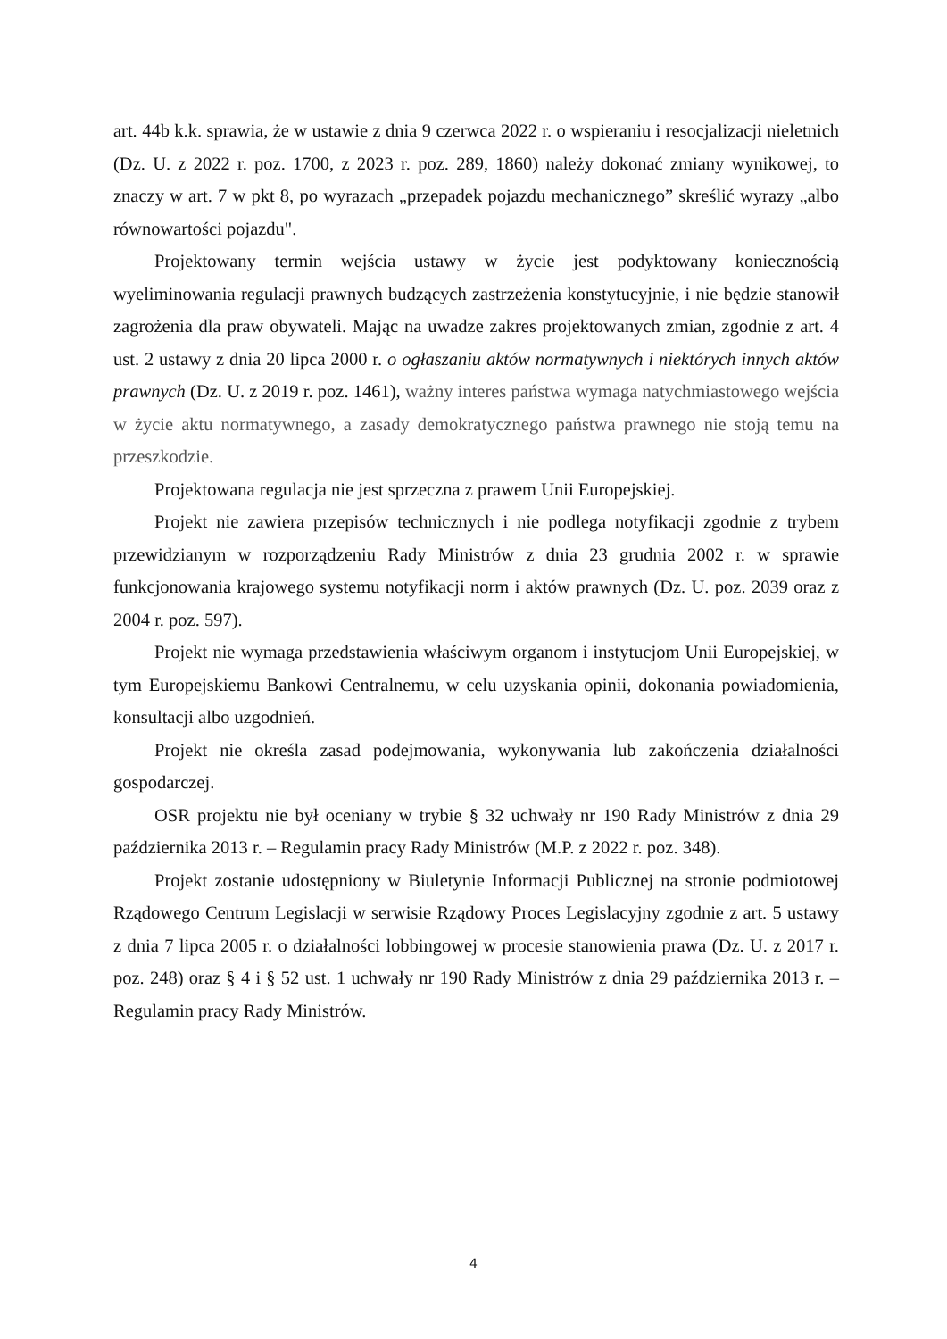art. 44b k.k. sprawia, że w ustawie z dnia 9 czerwca 2022 r. o wspieraniu i resocjalizacji nieletnich (Dz. U. z 2022 r. poz. 1700, z 2023 r. poz. 289, 1860) należy dokonać zmiany wynikowej, to znaczy w art. 7 w pkt 8, po wyrazach „przepadek pojazdu mechanicznego” skreślić wyrazy „albo równowartości pojazdu".
Projektowany termin wejścia ustawy w życie jest podyktowany koniecznością wyeliminowania regulacji prawnych budzących zastrzeżenia konstytucyjnie, i nie będzie stanowił zagrożenia dla praw obywateli. Mając na uwadze zakres projektowanych zmian, zgodnie z art. 4 ust. 2 ustawy z dnia 20 lipca 2000 r. o ogłaszaniu aktów normatywnych i niektórych innych aktów prawnych (Dz. U. z 2019 r. poz. 1461), ważny interes państwa wymaga natychmiastowego wejścia w życie aktu normatywnego, a zasady demokratycznego państwa prawnego nie stoją temu na przeszkodzie.
Projektowana regulacja nie jest sprzeczna z prawem Unii Europejskiej.
Projekt nie zawiera przepisów technicznych i nie podlega notyfikacji zgodnie z trybem przewidzianym w rozporządzeniu Rady Ministrów z dnia 23 grudnia 2002 r. w sprawie funkcjonowania krajowego systemu notyfikacji norm i aktów prawnych (Dz. U. poz. 2039 oraz z 2004 r. poz. 597).
Projekt nie wymaga przedstawienia właściwym organom i instytucjom Unii Europejskiej, w tym Europejskiemu Bankowi Centralnemu, w celu uzyskania opinii, dokonania powiadomienia, konsultacji albo uzgodnień.
Projekt nie określa zasad podejmowania, wykonywania lub zakończenia działalności gospodarczej.
OSR projektu nie był oceniany w trybie § 32 uchwały nr 190 Rady Ministrów z dnia 29 października 2013 r. – Regulamin pracy Rady Ministrów (M.P. z 2022 r. poz. 348).
Projekt zostanie udostępniony w Biuletynie Informacji Publicznej na stronie podmiotowej Rządowego Centrum Legislacji w serwisie Rządowy Proces Legislacyjny zgodnie z art. 5 ustawy z dnia 7 lipca 2005 r. o działalności lobbingowej w procesie stanowienia prawa (Dz. U. z 2017 r. poz. 248) oraz § 4 i § 52 ust. 1 uchwały nr 190 Rady Ministrów z dnia 29 października 2013 r. – Regulamin pracy Rady Ministrów.
4